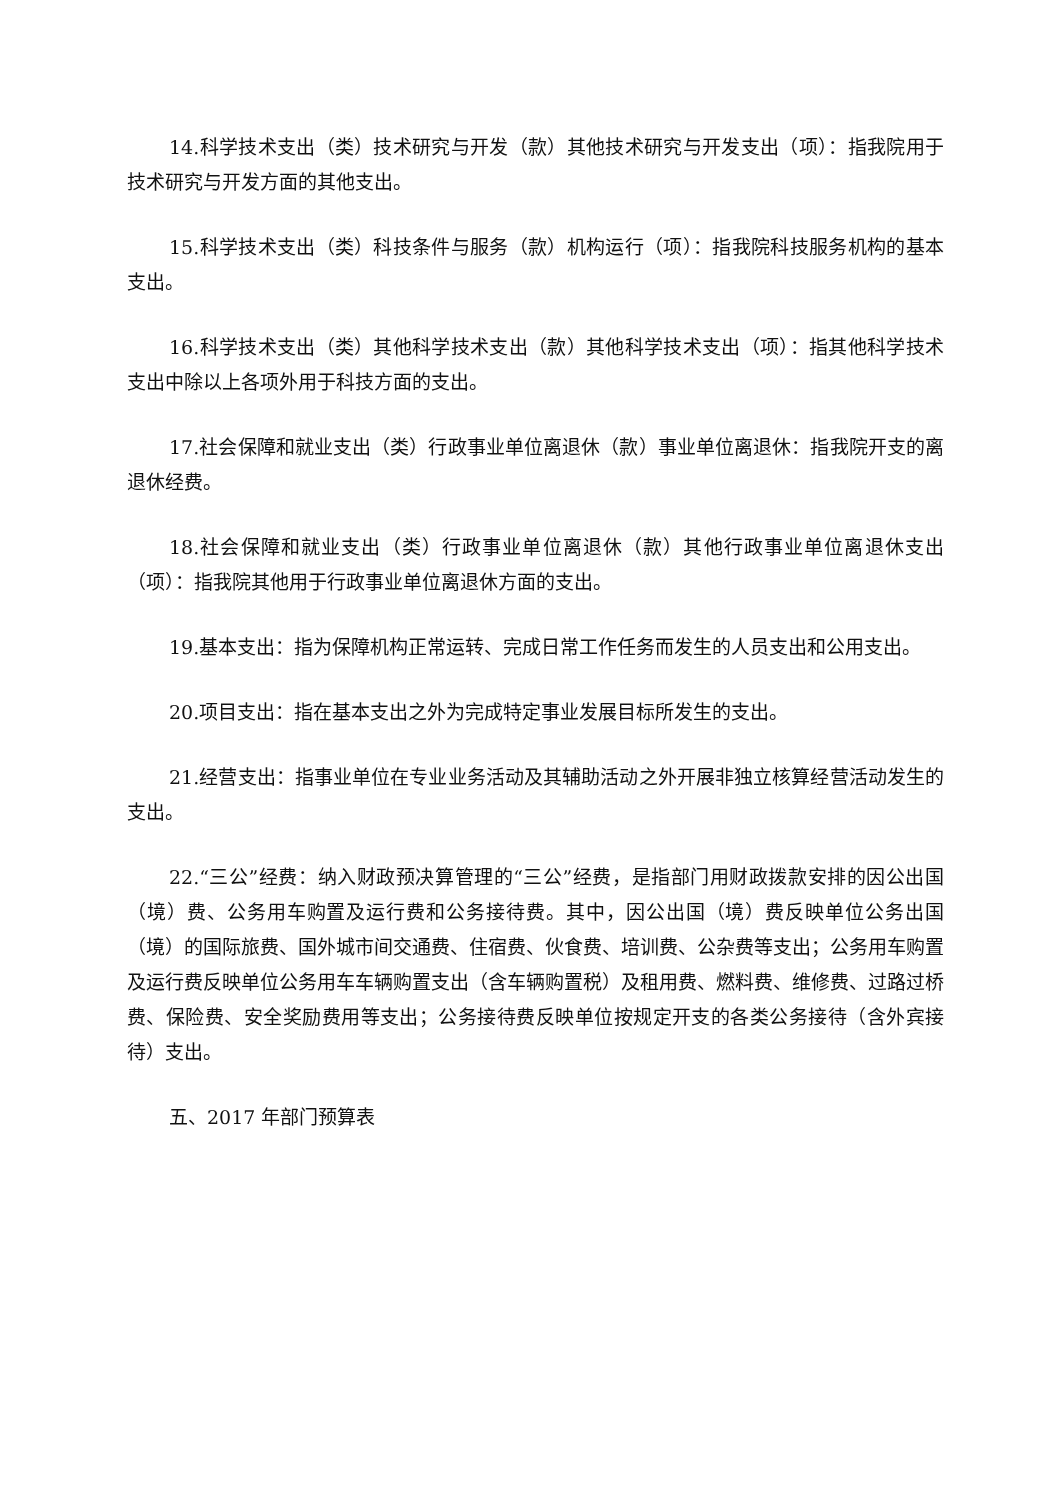14.科学技术支出（类）技术研究与开发（款）其他技术研究与开发支出（项）：指我院用于技术研究与开发方面的其他支出。
15.科学技术支出（类）科技条件与服务（款）机构运行（项）：指我院科技服务机构的基本支出。
16.科学技术支出（类）其他科学技术支出（款）其他科学技术支出（项）：指其他科学技术支出中除以上各项外用于科技方面的支出。
17.社会保障和就业支出（类）行政事业单位离退休（款）事业单位离退休：指我院开支的离退休经费。
18.社会保障和就业支出（类）行政事业单位离退休（款）其他行政事业单位离退休支出（项）：指我院其他用于行政事业单位离退休方面的支出。
19.基本支出：指为保障机构正常运转、完成日常工作任务而发生的人员支出和公用支出。
20.项目支出：指在基本支出之外为完成特定事业发展目标所发生的支出。
21.经营支出：指事业单位在专业业务活动及其辅助活动之外开展非独立核算经营活动发生的支出。
22.“三公”经费：纳入财政预决算管理的“三公”经费，是指部门用财政拨款安排的因公出国（境）费、公务用车购置及运行费和公务接待费。其中，因公出国（境）费反映单位公务出国（境）的国际旅费、国外城市间交通费、住宿费、伙食费、培训费、公杂费等支出；公务用车购置及运行费反映单位公务用车车辆购置支出（含车辆购置税）及租用费、燃料费、维修费、过路过桥费、保险费、安全奖励费用等支出；公务接待费反映单位按规定开支的各类公务接待（含外宾接待）支出。
五、2017 年部门预算表